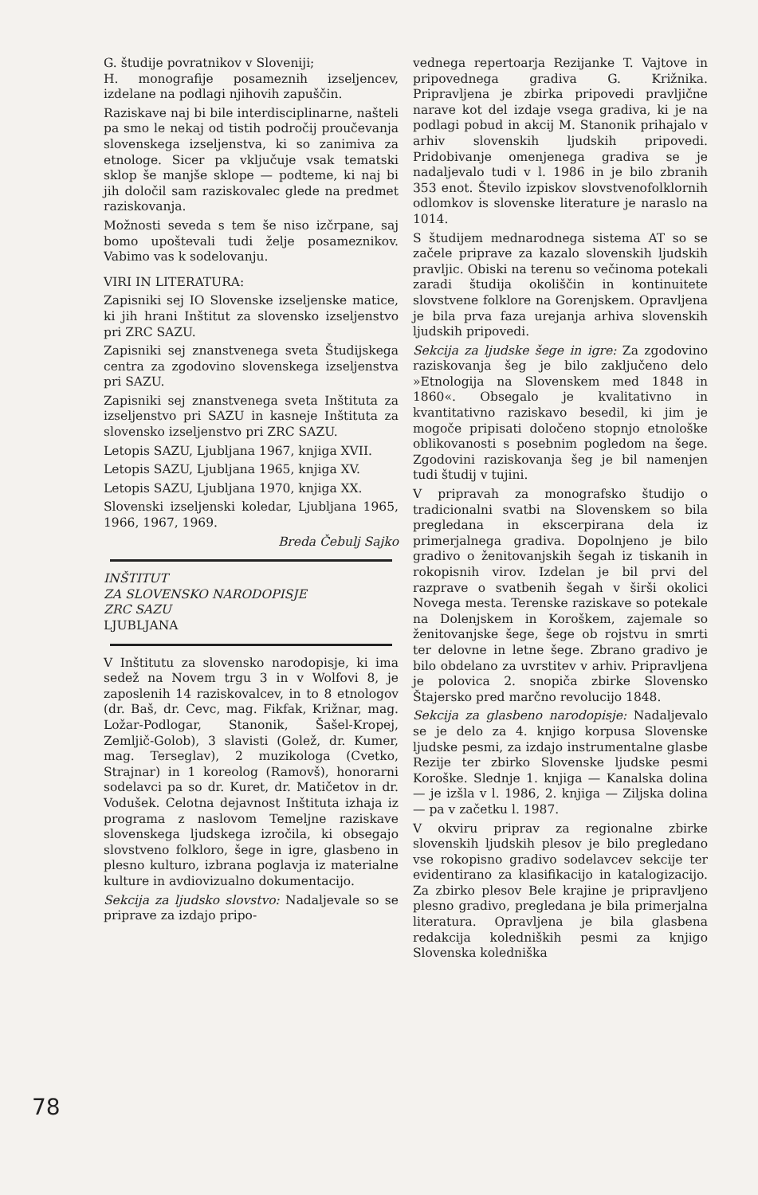78
G. študije povratnikov v Sloveniji;
H. monografije posameznih izseljencev, izdelane na podlagi njihovih zapuščin.
Raziskave naj bi bile interdisciplinarne, našteli pa smo le nekaj od tistih področij proučevanja slovenskega izseljenstva, ki so zanimiva za etnologe. Sicer pa vključuje vsak tematski sklop še manjše sklope — podteme, ki naj bi jih določil sam raziskovalec glede na predmet raziskovanja.
Možnosti seveda s tem še niso izčrpane, saj bomo upoštevali tudi želje posameznikov. Vabimo vas k sodelovanju.
VIRI IN LITERATURA:
Zapisniki sej IO Slovenske izseljenske matice, ki jih hrani Inštitut za slovensko izseljenstvo pri ZRC SAZU.
Zapisniki sej znanstvenega sveta Študijskega centra za zgodovino slovenskega izseljenstva pri SAZU.
Zapisniki sej znanstvenega sveta Inštituta za izseljenstvo pri SAZU in kasneje Inštituta za slovensko izseljenstvo pri ZRC SAZU.
Letopis SAZU, Ljubljana 1967, knjiga XVII.
Letopis SAZU, Ljubljana 1965, knjiga XV.
Letopis SAZU, Ljubljana 1970, knjiga XX.
Slovenski izseljenski koledar, Ljubljana 1965, 1966, 1967, 1969.
Breda Čebulj Sajko
INŠTITUT
ZA SLOVENSKO NARODOPISJE
ZRC SAZU
LJUBLJANA
V Inštitutu za slovensko narodopisje, ki ima sedež na Novem trgu 3 in v Wolfovi 8, je zaposlenih 14 raziskovalcev, in to 8 etnologov (dr. Baš, dr. Cevc, mag. Fikfak, Križnar, mag. Ložar-Podlogar, Stanonik, Šašel-Kropej, Zemljič-Golob), 3 slavisti (Golež, dr. Kumer, mag. Terseglav), 2 muzikologa (Cvetko, Strajnar) in 1 koreolog (Ramovš), honorarni sodelavci pa so dr. Kuret, dr. Matičetov in dr. Vodušek. Celotna dejavnost Inštituta izhaja iz programa z naslovom Temeljne raziskave slovenskega ljudskega izročila, ki obsegajo slovstveno folkloro, šege in igre, glasbeno in plesno kulturo, izbrana poglavja iz materialne kulture in avdiovizualno dokumentacijo.
Sekcija za ljudsko slovstvo: Nadaljevale so se priprave za izdajo pripo-
vednega repertoarja Rezijanke T. Vajtove in pripovednega gradiva G. Križnika. Pripravljena je zbirka pripovedi pravljične narave kot del izdaje vsega gradiva, ki je na podlagi pobud in akcij M. Stanonik prihajalo v arhiv slovenskih ljudskih pripovedi. Pridobivanje omenjenega gradiva se je nadaljevalo tudi v l. 1986 in je bilo zbranih 353 enot. Število izpiskov slovstvenofolklornih odlomkov is slovenske literature je naraslo na 1014.
S študijem mednarodnega sistema AT so se začele priprave za kazalo slovenskih ljudskih pravljic. Obiski na terenu so večinoma potekali zaradi študija okoliščin in kontinuitete slovstvene folklore na Gorenjskem. Opravljena je bila prva faza urejanja arhiva slovenskih ljudskih pripovedi.
Sekcija za ljudske šege in igre: Za zgodovino raziskovanja šeg je bilo zaključeno delo »Etnologija na Slovenskem med 1848 in 1860«. Obsegalo je kvalitativno in kvantitativno raziskavo besedil, ki jim je mogoče pripisati določeno stopnjo etnološke oblikovanosti s posebnim pogledom na šege. Zgodovini raziskovanja šeg je bil namenjen tudi študij v tujini.
V pripravah za monografsko študijo o tradicionalni svatbi na Slovenskem so bila pregledana in ekscerpirana dela iz primerjalnega gradiva. Dopolnjeno je bilo gradivo o ženitovanjskih šegah iz tiskanih in rokopisnih virov. Izdelan je bil prvi del razprave o svatbenih šegah v širši okolici Novega mesta. Terenske raziskave so potekale na Dolenjskem in Koroškem, zajemale so ženitovanjske šege, šege ob rojstvu in smrti ter delovne in letne šege. Zbrano gradivo je bilo obdelano za uvrstitev v arhiv. Pripravljena je polovica 2. snopiča zbirke Slovensko Štajersko pred marčno revolucijo 1848.
Sekcija za glasbeno narodopisje: Nadaljevalo se je delo za 4. knjigo korpusa Slovenske ljudske pesmi, za izdajo instrumentalne glasbe Rezije ter zbirko Slovenske ljudske pesmi Koroške. Slednje 1. knjiga — Kanalska dolina — je izšla v l. 1986, 2. knjiga — Ziljska dolina — pa v začetku l. 1987.
V okviru priprav za regionalne zbirke slovenskih ljudskih plesov je bilo pregledano vse rokopisno gradivo sodelavcev sekcije ter evidentirano za klasifikacijo in katalogizacijo. Za zbirko plesov Bele krajine je pripravljeno plesno gradivo, pregledana je bila primerjalna literatura. Opravljena je bila glasbena redakcija koledniških pesmi za knjigo Slovenska koledniška